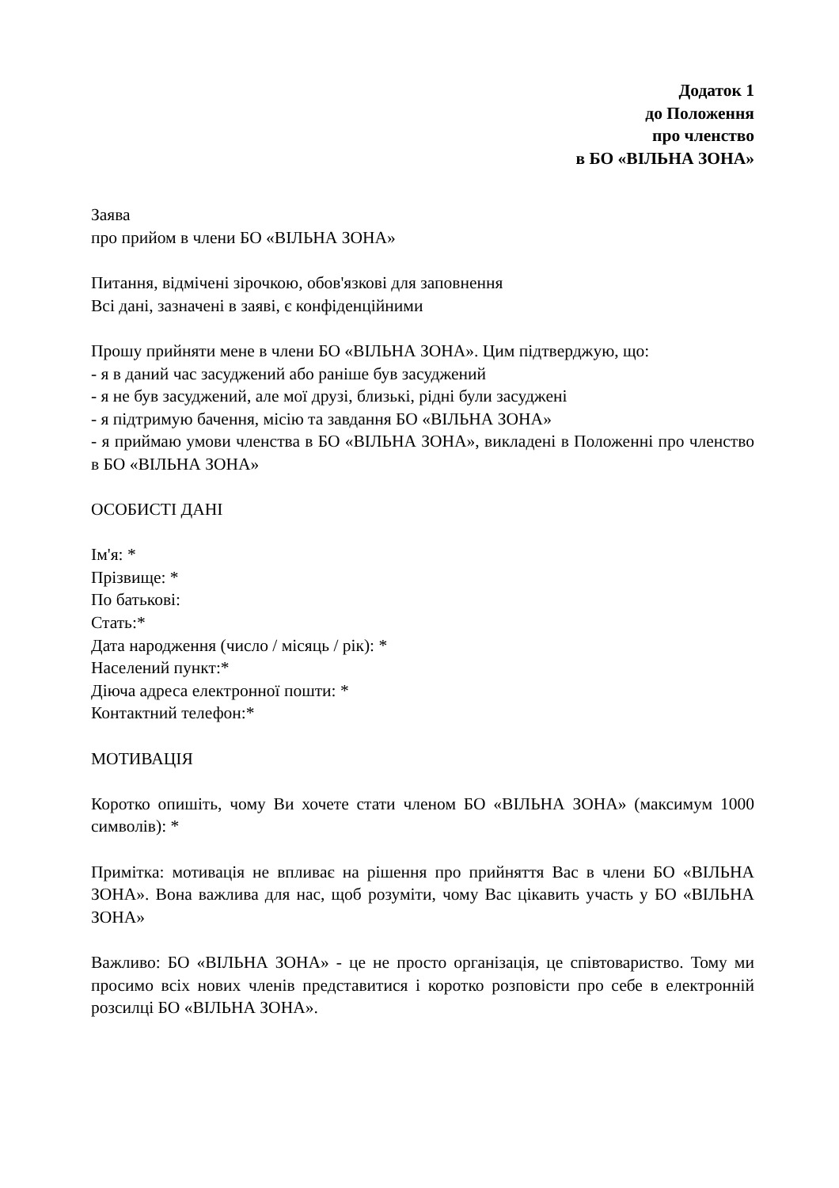Додаток 1
до Положення
про членство
в БО «ВІЛЬНА ЗОНА»
Заява
про прийом в члени БО «ВІЛЬНА ЗОНА»
Питання, відмічені зірочкою, обов'язкові для заповнення
Всі дані, зазначені в заяві, є конфіденційними
Прошу прийняти мене в члени БО «ВІЛЬНА ЗОНА». Цим підтверджую, що:
- я в даний час засуджений або раніше був засуджений
- я не був засуджений, але мої друзі, близькі, рідні були засуджені
- я підтримую бачення, місію та завдання БО «ВІЛЬНА ЗОНА»
- я приймаю умови членства в БО «ВІЛЬНА ЗОНА», викладені в Положенні про членство в БО «ВІЛЬНА ЗОНА»
ОСОБИСТІ ДАНІ
Ім'я: *
Прізвище: *
По батькові:
Стать:*
Дата народження (число / місяць / рік): *
Населений пункт:*
Діюча адреса електронної пошти: *
Контактний телефон:*
МОТИВАЦІЯ
Коротко опишіть, чому Ви хочете стати членом БО «ВІЛЬНА ЗОНА» (максимум 1000 символів): *
Примітка: мотивація не впливає на рішення про прийняття Вас в члени БО «ВІЛЬНА ЗОНА». Вона важлива для нас, щоб розуміти, чому Вас цікавить участь у БО «ВІЛЬНА ЗОНА»
Важливо: БО «ВІЛЬНА ЗОНА» - це не просто організація, це співтовариство. Тому ми просимо всіх нових членів представитися і коротко розповісти про себе в електронній розсилці БО «ВІЛЬНА ЗОНА».